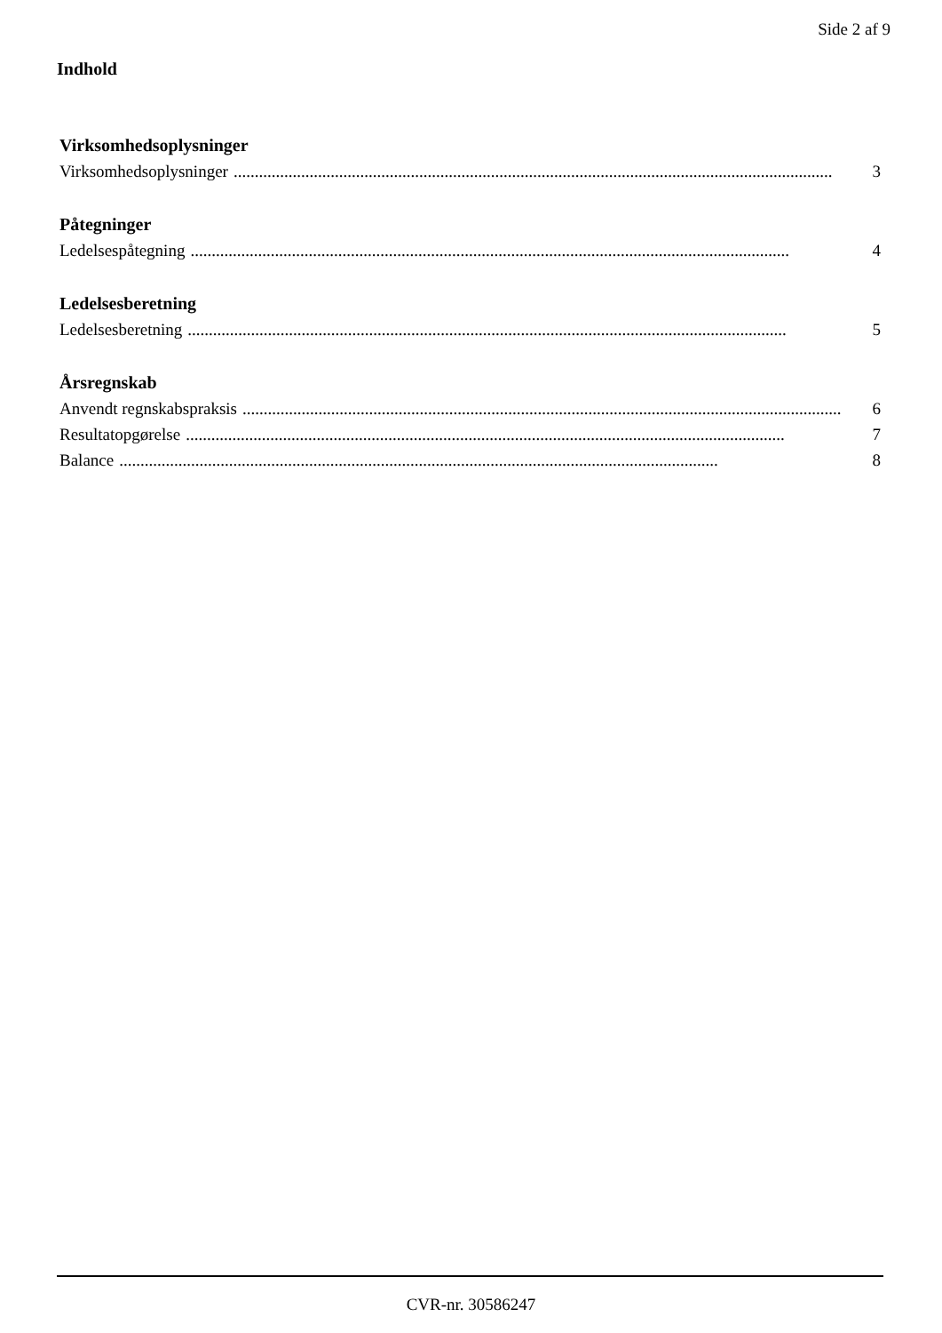Side 2 af 9
Indhold
Virksomhedsoplysninger
Virksomhedsoplysninger.............................................................................................................................................. 3
Påtegninger
Ledelsespåtegning.............................................................................................................................................. 4
Ledelsesberetning
Ledelsesberetning.............................................................................................................................................. 5
Årsregnskab
Anvendt regnskabspraksis.............................................................................................................................................. 6
Resultatopgørelse.............................................................................................................................................. 7
Balance.............................................................................................................................................. 8
CVR-nr. 30586247